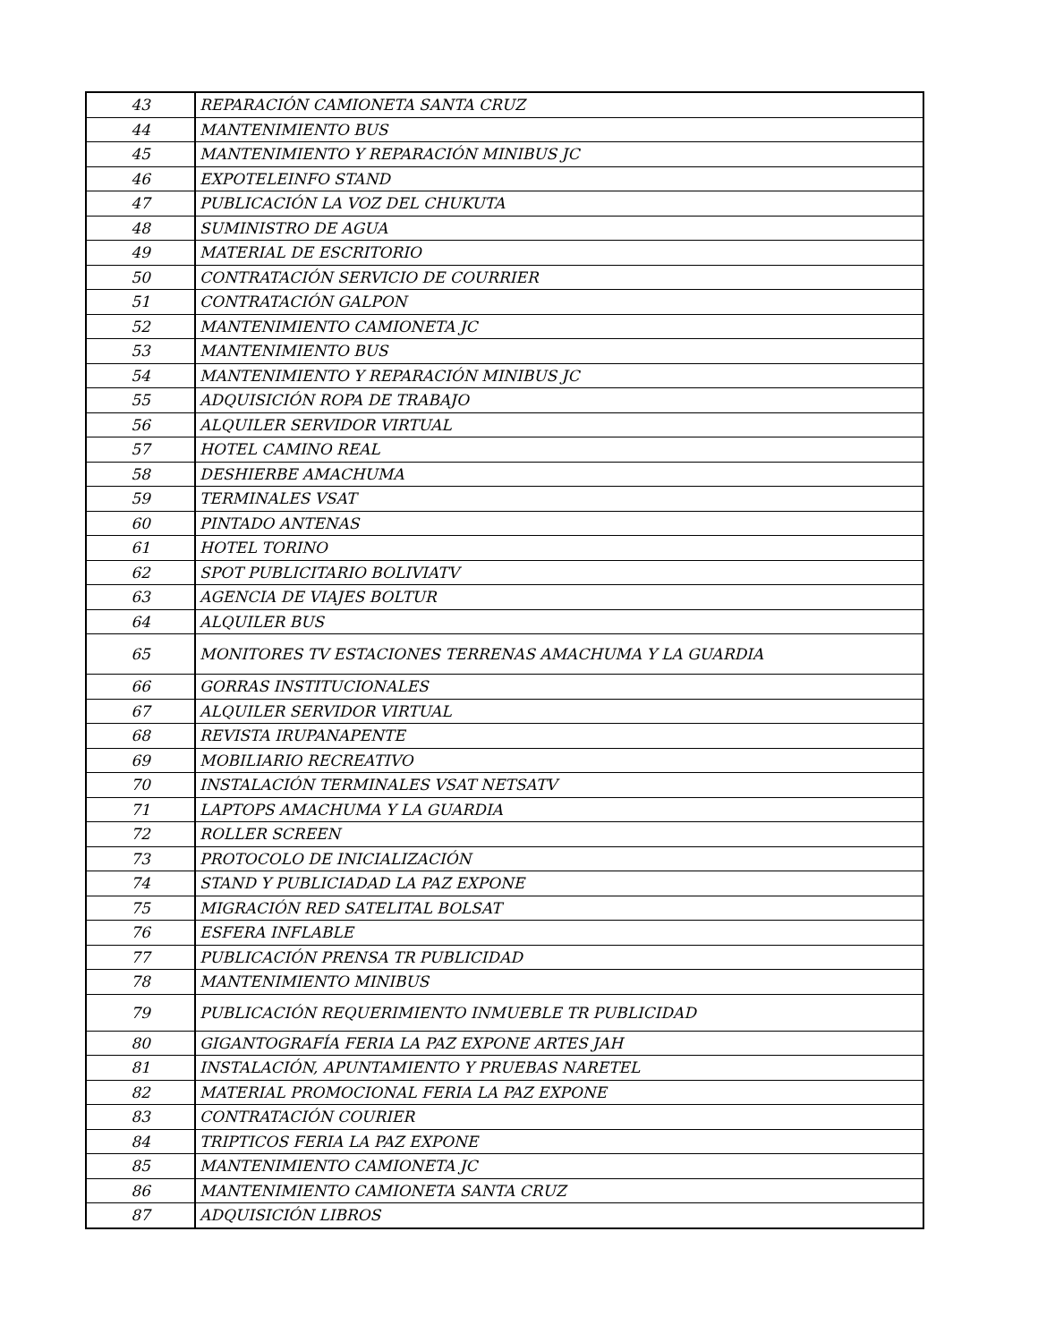| 43 | REPARACIÓN CAMIONETA SANTA CRUZ |
| 44 | MANTENIMIENTO BUS |
| 45 | MANTENIMIENTO Y REPARACIÓN MINIBUS JC |
| 46 | EXPOTELEINFO STAND |
| 47 | PUBLICACIÓN LA VOZ DEL CHUKUTA |
| 48 | SUMINISTRO DE AGUA |
| 49 | MATERIAL DE ESCRITORIO |
| 50 | CONTRATACIÓN SERVICIO DE COURRIER |
| 51 | CONTRATACIÓN GALPON |
| 52 | MANTENIMIENTO CAMIONETA JC |
| 53 | MANTENIMIENTO BUS |
| 54 | MANTENIMIENTO Y REPARACIÓN MINIBUS JC |
| 55 | ADQUISICIÓN ROPA DE TRABAJO |
| 56 | ALQUILER SERVIDOR VIRTUAL |
| 57 | HOTEL CAMINO REAL |
| 58 | DESHIERBE AMACHUMA |
| 59 | TERMINALES VSAT |
| 60 | PINTADO ANTENAS |
| 61 | HOTEL TORINO |
| 62 | SPOT PUBLICITARIO BOLIVIATV |
| 63 | AGENCIA DE VIAJES BOLTUR |
| 64 | ALQUILER BUS |
| 65 | MONITORES TV ESTACIONES TERRENAS AMACHUMA Y LA GUARDIA |
| 66 | GORRAS INSTITUCIONALES |
| 67 | ALQUILER SERVIDOR VIRTUAL |
| 68 | REVISTA IRUPANAPENTE |
| 69 | MOBILIARIO RECREATIVO |
| 70 | INSTALACIÓN TERMINALES VSAT NETSATV |
| 71 | LAPTOPS AMACHUMA Y LA GUARDIA |
| 72 | ROLLER SCREEN |
| 73 | PROTOCOLO DE INICIALIZACIÓN |
| 74 | STAND Y PUBLICIADAD LA PAZ EXPONE |
| 75 | MIGRACIÓN RED SATELITAL BOLSAT |
| 76 | ESFERA INFLABLE |
| 77 | PUBLICACIÓN PRENSA TR PUBLICIDAD |
| 78 | MANTENIMIENTO MINIBUS |
| 79 | PUBLICACIÓN REQUERIMIENTO INMUEBLE TR PUBLICIDAD |
| 80 | GIGANTOGRAFÍA FERIA LA PAZ EXPONE ARTES JAH |
| 81 | INSTALACIÓN, APUNTAMIENTO Y PRUEBAS NARETEL |
| 82 | MATERIAL PROMOCIONAL FERIA LA PAZ EXPONE |
| 83 | CONTRATACIÓN COURIER |
| 84 | TRIPTICOS FERIA LA PAZ EXPONE |
| 85 | MANTENIMIENTO CAMIONETA JC |
| 86 | MANTENIMIENTO CAMIONETA SANTA CRUZ |
| 87 | ADQUISICIÓN LIBROS |